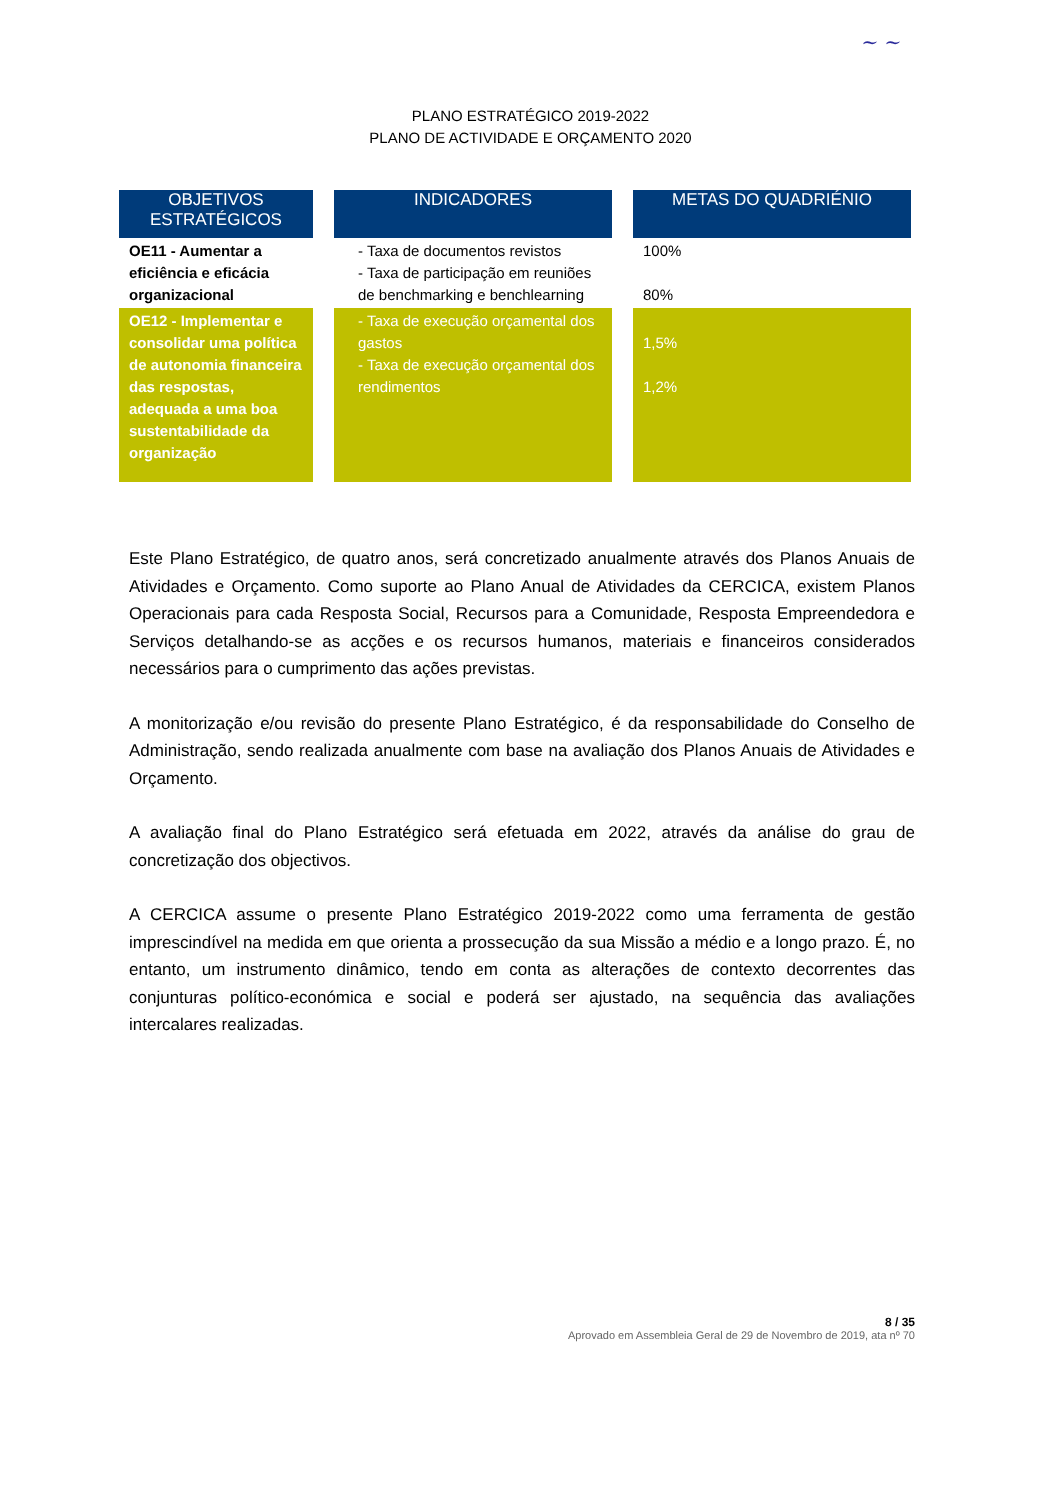~ ~
PLANO ESTRATÉGICO 2019-2022
PLANO DE ACTIVIDADE E ORÇAMENTO 2020
| OBJETIVOS ESTRATÉGICOS | | INDICADORES | | METAS DO QUADRIÉNIO |
| OE11 - Aumentar a eficiência e eficácia organizacional | | - Taxa de documentos revistos - Taxa de participação em reuniões de benchmarking e benchlearning | | 100% 80% |
| OE12 - Implementar e consolidar uma política de autonomia financeira das respostas, adequada a uma boa sustentabilidade da organização | | - Taxa de execução orçamental dos gastos - Taxa de execução orçamental dos rendimentos | | 1,5% 1,2% |
Este Plano Estratégico, de quatro anos, será concretizado anualmente através dos Planos Anuais de Atividades e Orçamento. Como suporte ao Plano Anual de Atividades da CERCICA, existem Planos Operacionais para cada Resposta Social, Recursos para a Comunidade, Resposta Empreendedora e Serviços detalhando-se as acções e os recursos humanos, materiais e financeiros considerados necessários para o cumprimento das ações previstas.
A monitorização e/ou revisão do presente Plano Estratégico, é da responsabilidade do Conselho de Administração, sendo realizada anualmente com base na avaliação dos Planos Anuais de Atividades e Orçamento.
A avaliação final do Plano Estratégico será efetuada em 2022, através da análise do grau de concretização dos objectivos.
A CERCICA assume o presente Plano Estratégico 2019-2022 como uma ferramenta de gestão imprescindível na medida em que orienta a prossecução da sua Missão a médio e a longo prazo. É, no entanto, um instrumento dinâmico, tendo em conta as alterações de contexto decorrentes das conjunturas político-económica e social e poderá ser ajustado, na sequência das avaliações intercalares realizadas.
8 / 35
Aprovado em Assembleia Geral de 29 de Novembro de 2019, ata nº 70